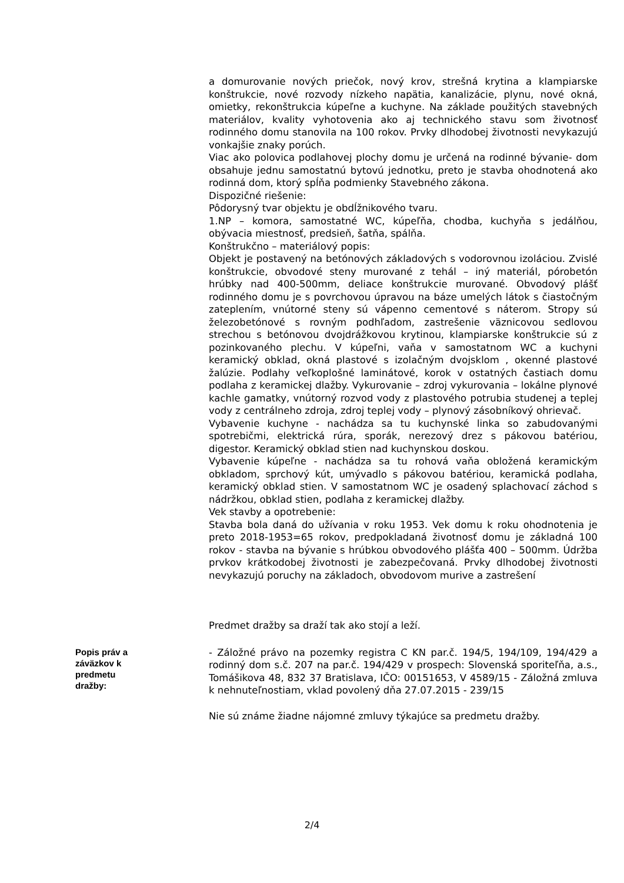a domurovanie nových priečok, nový krov, strešná krytina a klampiarske konštrukcie, nové rozvody nízkeho napätia, kanalizácie, plynu, nové okná, omietky, rekonštrukcia kúpeľne a kuchyne. Na základe použitých stavebných materiálov, kvality vyhotovenia ako aj technického stavu som životnosť rodinného domu stanovila na 100 rokov. Prvky dlhodobej životnosti nevykazujú vonkajšie znaky porúch.
Viac ako polovica podlahovej plochy domu je určená na rodinné bývanie- dom obsahuje jednu samostatnú bytovú jednotku, preto je stavba ohodnotená ako rodinná dom, ktorý spĺňa podmienky Stavebného zákona.
Dispozičné riešenie:
Pôdorysný tvar objektu je obdĺžnikového tvaru.
1.NP – komora, samostatné WC, kúpeľňa, chodba, kuchyňa s jedálňou, obývacia miestnosť, predsieň, šatňa, spálňa.
Konštrukčno – materiálový popis:
Objekt je postavený na betónových základových s vodorovnou izoláciou. Zvislé konštrukcie, obvodové steny murované z tehál – iný materiál, pórobetón hrúbky nad 400-500mm, deliace konštrukcie murované. Obvodový plášť rodinného domu je s povrchovou úpravou na báze umelých látok s čiastočným zateplením, vnútorné steny sú vápenno cementové s náterom. Stropy sú železobetónové s rovným podhľadom, zastrešenie väznicovou sedlovou strechou s betónovou dvojdrážkovou krytinou, klampiarske konštrukcie sú z pozinkovaného plechu. V kúpeľni, vaňa v samostatnom WC a kuchyni keramický obklad, okná plastové s izolačným dvojsklom , okenné plastové žalúzie. Podlahy veľkoplošné laminátové, korok v ostatných častiach domu podlaha z keramickej dlažby. Vykurovanie – zdroj vykurovania – lokálne plynové kachle gamatky, vnútorný rozvod vody z plastového potrubia studenej a teplej vody z centrálneho zdroja, zdroj teplej vody – plynový zásobníkový ohrievač.
Vybavenie kuchyne - nachádza sa tu kuchynské linka so zabudovanými spotrebičmi, elektrická rúra, sporák, nerezový drez s pákovou batériou, digestor. Keramický obklad stien nad kuchynskou doskou.
Vybavenie kúpeľne - nachádza sa tu rohová vaňa obložená keramickým obkladom, sprchový kút, umývadlo s pákovou batériou, keramická podlaha, keramický obklad stien. V samostatnom WC je osadený splachovací záchod s nádržkou, obklad stien, podlaha z keramickej dlažby.
Vek stavby a opotrebenie:
Stavba bola daná do užívania v roku 1953. Vek domu k roku ohodnotenia je preto 2018-1953=65 rokov, predpokladaná životnosť domu je základná 100 rokov - stavba na bývanie s hrúbkou obvodového plášťa 400 – 500mm. Údržba prvkov krátkodobej životnosti je zabezpečovaná. Prvky dlhodobej životnosti nevykazujú poruchy na základoch, obvodovom murive a zastrešení
Predmet dražby sa draží tak ako stojí a leží.
Popis práv a záväzkov k predmetu dražby:
- Záložné právo na pozemky registra C KN par.č. 194/5, 194/109, 194/429 a rodinný dom s.č. 207 na par.č. 194/429 v prospech: Slovenská sporiteľňa, a.s., Tomášikova 48, 832 37 Bratislava, IČO: 00151653, V 4589/15 - Záložná zmluva k nehnuteľnostiam, vklad povolený dňa 27.07.2015 - 239/15
Nie sú známe žiadne nájomné zmluvy týkajúce sa predmetu dražby.
2/4